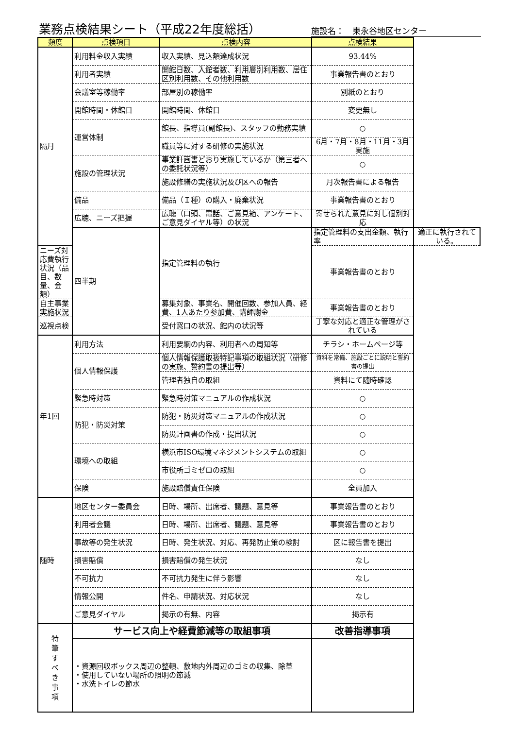業務点検結果シート（平成22年度総括）
施設名：　東永谷地区センター
| 頻度 | 点検項目 | 点検内容 | 点検結果 | |
| --- | --- | --- | --- | --- |
| 隔月 | 利用料金収入実績 | 収入実績、見込額達成状況 | 93.44% | |
| | 利用者実績 | 開館日数、入館者数、利用層別利用数、居住区別利用数、その他利用数 | 事業報告書のとおり | |
| | 会議室等稼働率 | 部屋別の稼働率 | 別紙のとおり | |
| | 開館時間・休館日 | 開館時間、休館日 | 変更無し | |
| | 運営体制 | 館長、指導員(副館長)、スタッフの勤務実績 | ○ | |
| | | 職員等に対する研修の実施状況 | 6月・7月・8月・11月・3月実施 | |
| | 施設の管理状況 | 事業計画書どおり実施しているか（第三者への委託状況等） | ○ | |
| | | 施設修繕の実施状況及び区への報告 | 月次報告書による報告 | |
| | 備品 | 備品（Ｉ種）の購入・廃棄状況 | 事業報告書のとおり | |
| | 広聴、ニーズ把握 | 広聴（口頭、電話、ご意見箱、アンケート、ご意見ダイヤル等）の状況 | 寄せられた意見に対し個別対応 | |
| | 四半期 | 指定管理料の執行 | 指定管理料の支出金額、執行率 | 適正に執行されている。 |
| ニーズ対応費執行状況（品目、数量、金額） | | | 事業報告書のとおり | |
| 自主事業実施状況 | | 募集対象、事業名、開催回数、参加人員、経費、1人あたり参加費、講師謝金 | 事業報告書のとおり | |
| 巡視点検 | | 受付窓口の状況、館内の状況等 | 丁寧な対応と適正な管理がされている | |
| 年1回 | 利用方法 | 利用要綱の内容、利用者への周知等 | チラシ・ホームページ等 | |
| | 個人情報保護 | 個人情報保護取扱特記事項の取組状況（研修の実施、誓約書の提出等） | 資料を常備、施設ごとに説明と誓約書の提出 | |
| | | 管理者独自の取組 | 資料にて随時確認 | |
| | 緊急時対策 | 緊急時対策マニュアルの作成状況 | ○ | |
| | 防犯・防災対策 | 防犯・防災対策マニュアルの作成状況 | ○ | |
| | | 防災計画書の作成・提出状況 | ○ | |
| | 環境への取組 | 横浜市ISO環境マネジメントシステムの取組 | ○ | |
| | | 市役所ゴミゼロの取組 | ○ | |
| | 保険 | 施設賠償責任保険 | 全員加入 | |
| 随時 | 地区センター委員会 | 日時、場所、出席者、議題、意見等 | 事業報告書のとおり | |
| | 利用者会議 | 日時、場所、出席者、議題、意見等 | 事業報告書のとおり | |
| | 事故等の発生状況 | 日時、発生状況、対応、再発防止策の検討 | 区に報告書を提出 | |
| | 損害賠償 | 損害賠償の発生状況 | なし | |
| | 不可抗力 | 不可抗力発生に伴う影響 | なし | |
| | 情報公開 | 件名、申請状況、対応状況 | なし | |
| | ご意見ダイヤル | 掲示の有無、内容 | 掲示有 | |
| 特 筆 す べ き 事 項 | サービス向上や経費節減等の取組事項 | | 改善指導事項 | |
| | ・資源回収ボックス周辺の整頓、敷地内外周辺のゴミの収集、除草 ・使用していない場所の照明の節減 ・水洗トイレの節水 | | | |